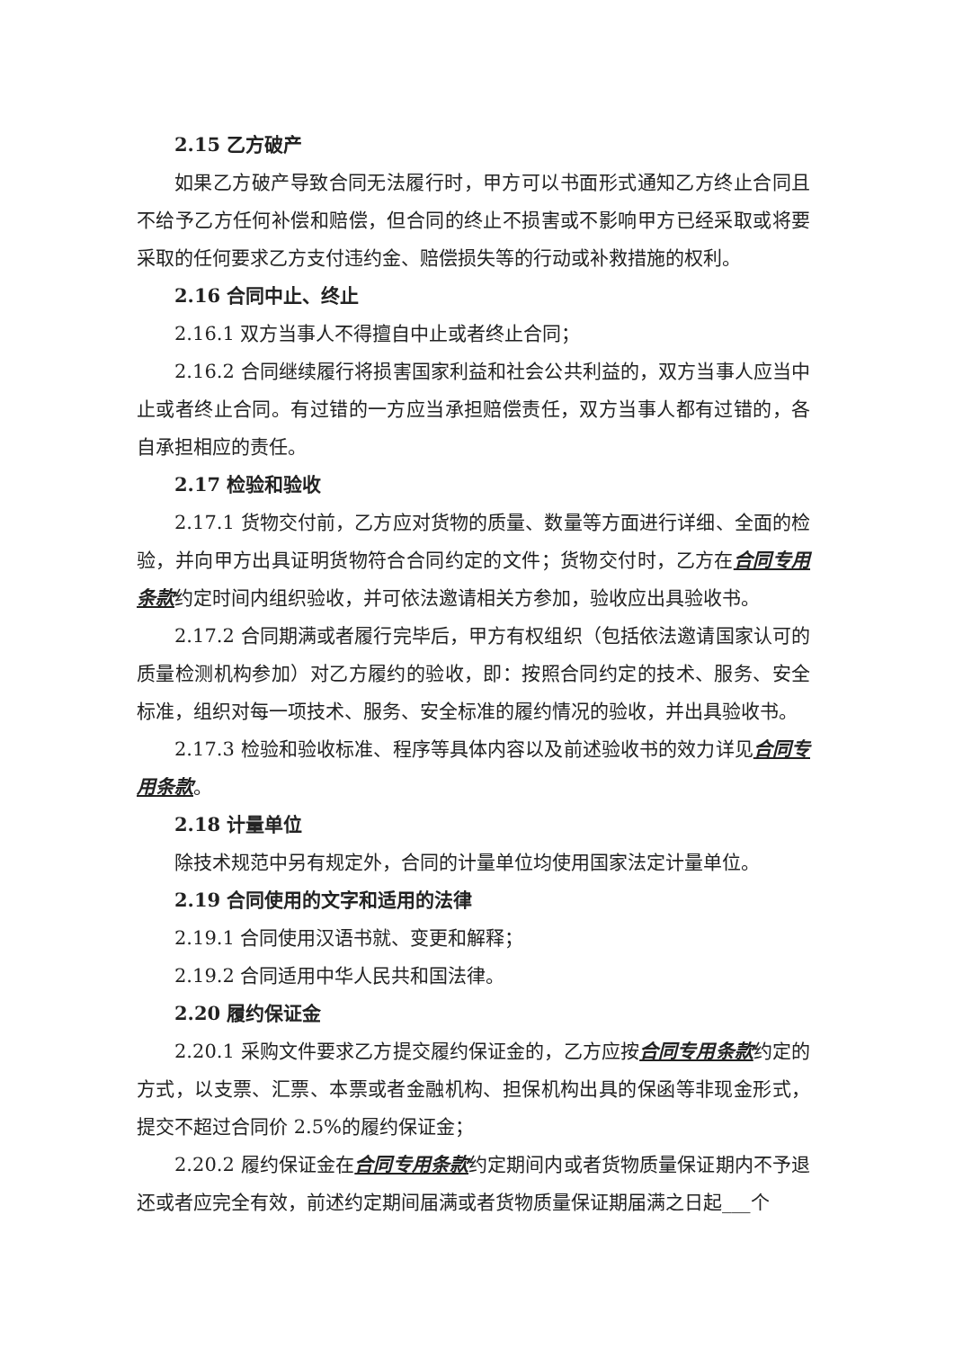2.15 乙方破产
如果乙方破产导致合同无法履行时，甲方可以书面形式通知乙方终止合同且不给予乙方任何补偿和赔偿，但合同的终止不损害或不影响甲方已经采取或将要采取的任何要求乙方支付违约金、赔偿损失等的行动或补救措施的权利。
2.16 合同中止、终止
2.16.1 双方当事人不得擅自中止或者终止合同；
2.16.2 合同继续履行将损害国家利益和社会公共利益的，双方当事人应当中止或者终止合同。有过错的一方应当承担赔偿责任，双方当事人都有过错的，各自承担相应的责任。
2.17 检验和验收
2.17.1 货物交付前，乙方应对货物的质量、数量等方面进行详细、全面的检验，并向甲方出具证明货物符合合同约定的文件；货物交付时，乙方在合同专用条款约定时间内组织验收，并可依法邀请相关方参加，验收应出具验收书。
2.17.2 合同期满或者履行完毕后，甲方有权组织（包括依法邀请国家认可的质量检测机构参加）对乙方履约的验收，即：按照合同约定的技术、服务、安全标准，组织对每一项技术、服务、安全标准的履约情况的验收，并出具验收书。
2.17.3 检验和验收标准、程序等具体内容以及前述验收书的效力详见合同专用条款。
2.18 计量单位
除技术规范中另有规定外，合同的计量单位均使用国家法定计量单位。
2.19 合同使用的文字和适用的法律
2.19.1 合同使用汉语书就、变更和解释；
2.19.2 合同适用中华人民共和国法律。
2.20 履约保证金
2.20.1 采购文件要求乙方提交履约保证金的，乙方应按合同专用条款约定的方式，以支票、汇票、本票或者金融机构、担保机构出具的保函等非现金形式，提交不超过合同价 2.5%的履约保证金；
2.20.2 履约保证金在合同专用条款约定期间内或者货物质量保证期内不予退还或者应完全有效，前述约定期间届满或者货物质量保证期届满之日起___个